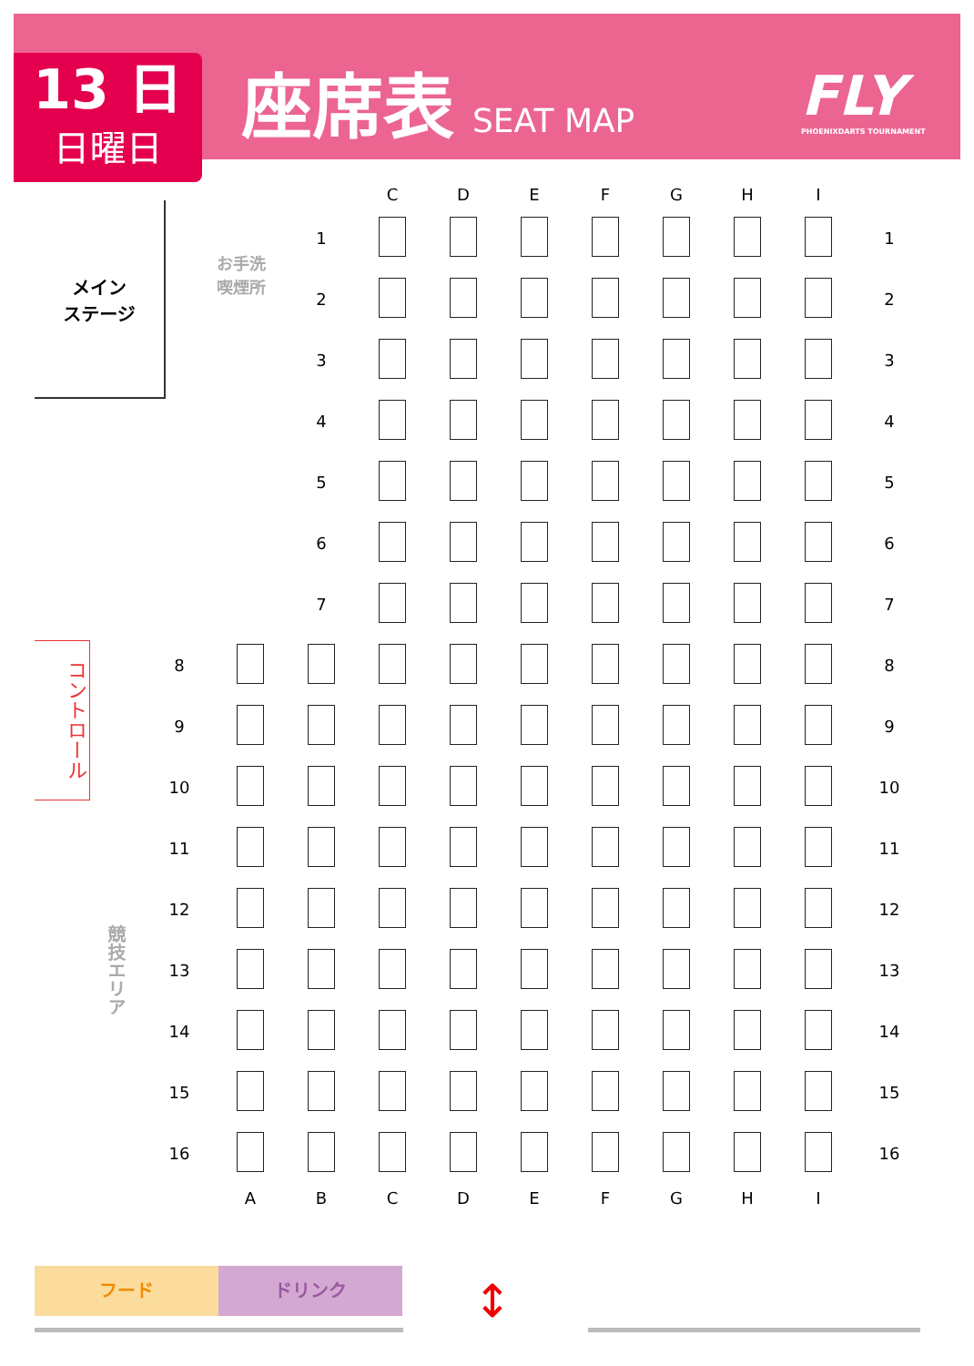13 日
日曜日
座席表 SEAT MAP FLY
PHOENIXDARTS TOURNAMENT
メイン
ステージ
お手洗
喫煙所
コントロール
競技エリア
| | | | C | D | E | F | G | H | I | |
| --- | --- | --- | --- | --- | --- | --- | --- | --- | --- | --- |
| | | 1 | | | | | | | | 1 |
| | | 2 | | | | | | | | 2 |
| | | 3 | | | | | | | | 3 |
| | | 4 | | | | | | | | 4 |
| | | 5 | | | | | | | | 5 |
| | | 6 | | | | | | | | 6 |
| | | 7 | | | | | | | | 7 |
| 8 | | | | | | | | | | 8 |
| 9 | | | | | | | | | | 9 |
| 10 | | | | | | | | | | 10 |
| 11 | | | | | | | | | | 11 |
| 12 | | | | | | | | | | 12 |
| 13 | | | | | | | | | | 13 |
| 14 | | | | | | | | | | 14 |
| 15 | | | | | | | | | | 15 |
| 16 | | | | | | | | | | 16 |
| | A | B | C | D | E | F | G | H | I | |
フード ドリンク ↕